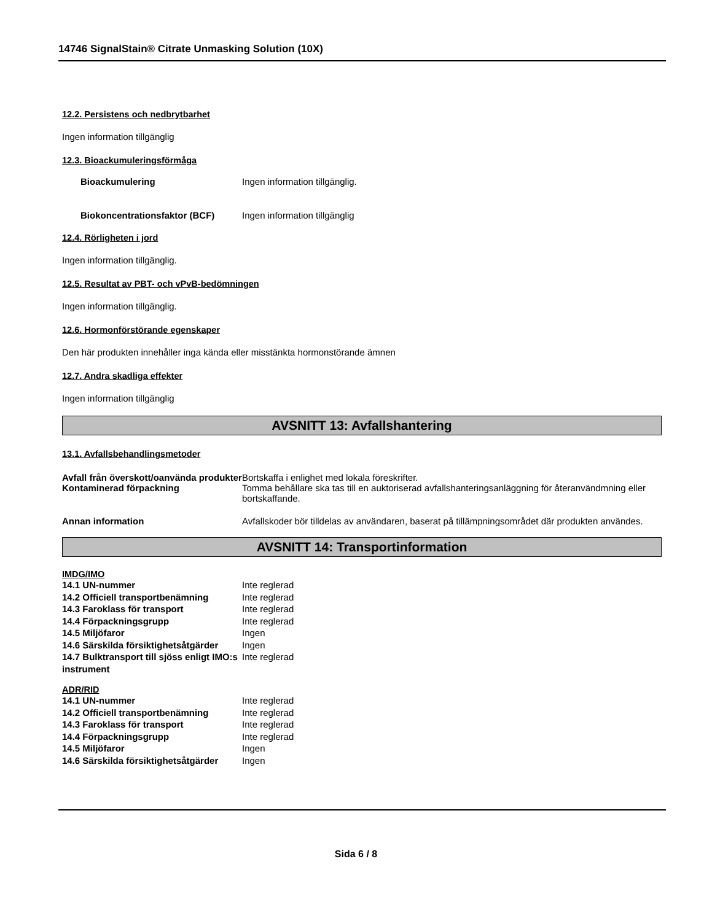14746 SignalStain® Citrate Unmasking Solution (10X)
12.2. Persistens och nedbrytbarhet
Ingen information tillgänglig
12.3. Bioackumuleringsförmåga
| Bioackumulering | Ingen information tillgänglig. |
| Biokoncentrationsfaktor (BCF) | Ingen information tillgänglig |
12.4. Rörligheten i jord
Ingen information tillgänglig.
12.5. Resultat av PBT- och vPvB-bedömningen
Ingen information tillgänglig.
12.6. Hormonförstörande egenskaper
Den här produkten innehåller inga kända eller misstänkta hormonstörande ämnen
12.7. Andra skadliga effekter
Ingen information tillgänglig
AVSNITT 13: Avfallshantering
13.1. Avfallsbehandlingsmetoder
| Avfall från överskott/oanvända produkter | Bortskaffa i enlighet med lokala föreskrifter. |
| Kontaminerad förpackning | Tomma behållare ska tas till en auktoriserad avfallshanteringsanläggning för återanvändmning eller bortskaffande. |
| Annan information | Avfallskoder bör tilldelas av användaren, baserat på tillämpningsområdet där produkten användes. |
AVSNITT 14: Transportinformation
IMDG/IMO
| 14.1 UN-nummer | Inte reglerad |
| 14.2 Officiell transportbenämning | Inte reglerad |
| 14.3 Faroklass för transport | Inte reglerad |
| 14.4 Förpackningsgrupp | Inte reglerad |
| 14.5 Miljöfaror | Ingen |
| 14.6 Särskilda försiktighetsåtgärder | Ingen |
| 14.7 Bulktransport till sjöss enligt IMO:s instrument | Inte reglerad |
ADR/RID
| 14.1 UN-nummer | Inte reglerad |
| 14.2 Officiell transportbenämning | Inte reglerad |
| 14.3 Faroklass för transport | Inte reglerad |
| 14.4 Förpackningsgrupp | Inte reglerad |
| 14.5 Miljöfaror | Ingen |
| 14.6 Särskilda försiktighetsåtgärder | Ingen |
Sida 6 / 8